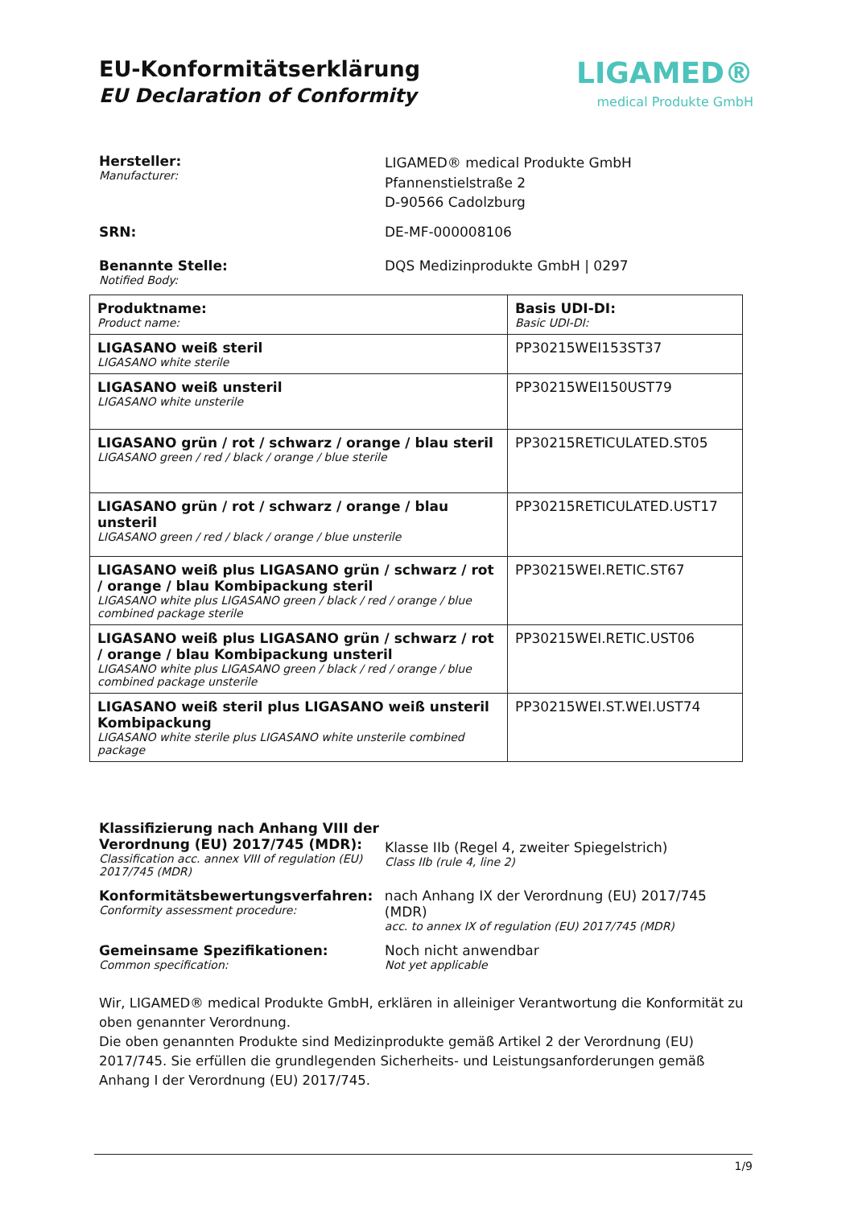EU-Konformitätserklärung
EU Declaration of Conformity
LIGAMED®
medical Produkte GmbH
Hersteller:
Manufacturer:
LIGAMED® medical Produkte GmbH
Pfannenstielstraße 2
D-90566 Cadolzburg
SRN: DE-MF-000008106
Benannte Stelle:
Notified Body:
DQS Medizinprodukte GmbH | 0297
| Produktname: Product name: | Basis UDI-DI: Basic UDI-DI: |
| LIGASANO weiß steril LIGASANO white sterile | PP30215WEI153ST37 |
| LIGASANO weiß unsteril LIGASANO white unsterile | PP30215WEI150UST79 |
| LIGASANO grün / rot / schwarz / orange / blau steril LIGASANO green / red / black / orange / blue sterile | PP30215RETICULATED.ST05 |
| LIGASANO grün / rot / schwarz / orange / blau unsteril LIGASANO green / red / black / orange / blue unsterile | PP30215RETICULATED.UST17 |
| LIGASANO weiß plus LIGASANO grün / schwarz / rot / orange / blau Kombipackung steril LIGASANO white plus LIGASANO green / black / red / orange / blue combined package sterile | PP30215WEI.RETIC.ST67 |
| LIGASANO weiß plus LIGASANO grün / schwarz / rot / orange / blau Kombipackung unsteril LIGASANO white plus LIGASANO green / black / red / orange / blue combined package unsterile | PP30215WEI.RETIC.UST06 |
| LIGASANO weiß steril plus LIGASANO weiß unsteril Kombipackung LIGASANO white sterile plus LIGASANO white unsterile combined package | PP30215WEI.ST.WEI.UST74 |
Klassifizierung nach Anhang VIII der Verordnung (EU) 2017/745 (MDR):
Classification acc. annex VIII of regulation (EU) 2017/745 (MDR)
Klasse IIb (Regel 4, zweiter Spiegelstrich)
Class IIb (rule 4, line 2)
Konformitätsbewertungsverfahren:
Conformity assessment procedure:
nach Anhang IX der Verordnung (EU) 2017/745 (MDR)
acc. to annex IX of regulation (EU) 2017/745 (MDR)
Gemeinsame Spezifikationen:
Common specification:
Noch nicht anwendbar
Not yet applicable
Wir, LIGAMED® medical Produkte GmbH, erklären in alleiniger Verantwortung die Konformität zu oben genannter Verordnung.
Die oben genannten Produkte sind Medizinprodukte gemäß Artikel 2 der Verordnung (EU) 2017/745. Sie erfüllen die grundlegenden Sicherheits- und Leistungsanforderungen gemäß Anhang I der Verordnung (EU) 2017/745.
1/9